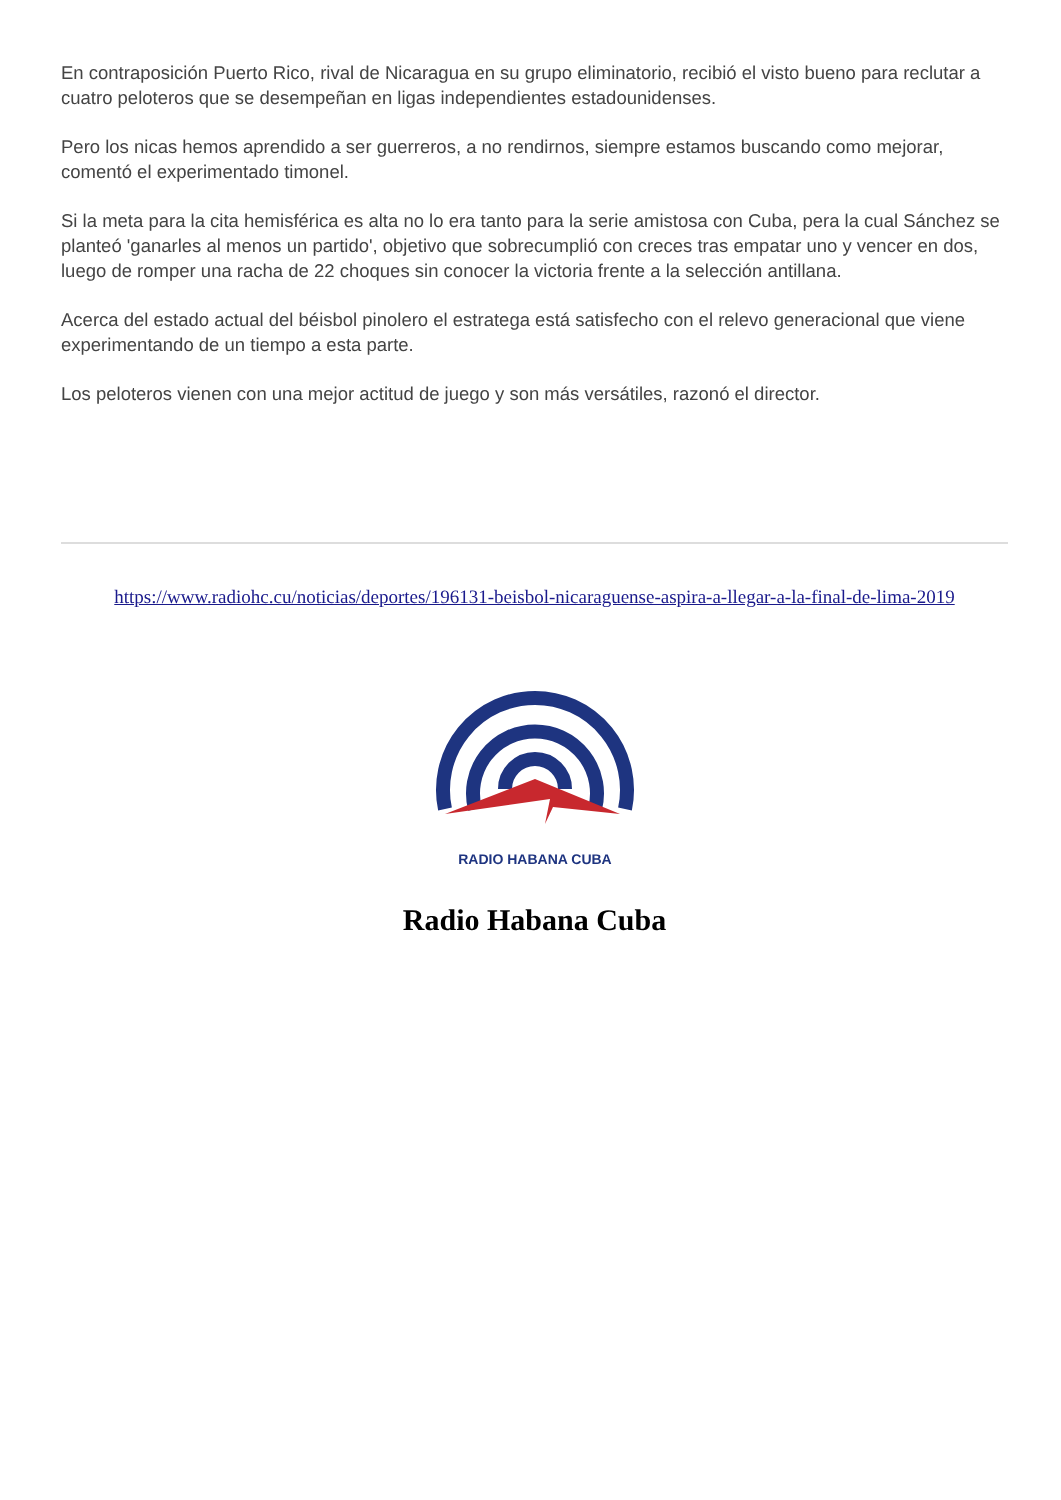En contraposición Puerto Rico, rival de Nicaragua en su grupo eliminatorio, recibió el visto bueno para reclutar a cuatro peloteros que se desempeñan en ligas independientes estadounidenses.
Pero los nicas hemos aprendido a ser guerreros, a no rendirnos, siempre estamos buscando como mejorar, comentó el experimentado timonel.
Si la meta para la cita hemisférica es alta no lo era tanto para la serie amistosa con Cuba, pera la cual Sánchez se planteó 'ganarles al menos un partido', objetivo que sobrecumplió con creces tras empatar uno y vencer en dos, luego de romper una racha de 22 choques sin conocer la victoria frente a la selección antillana.
Acerca del estado actual del béisbol pinolero el estratega está satisfecho con el relevo generacional que viene experimentando de un tiempo a esta parte.
Los peloteros vienen con una mejor actitud de juego y son más versátiles, razonó el director.
https://www.radiohc.cu/noticias/deportes/196131-beisbol-nicaraguense-aspira-a-llegar-a-la-final-de-lima-2019
RADIO HABANA CUBA
Radio Habana Cuba